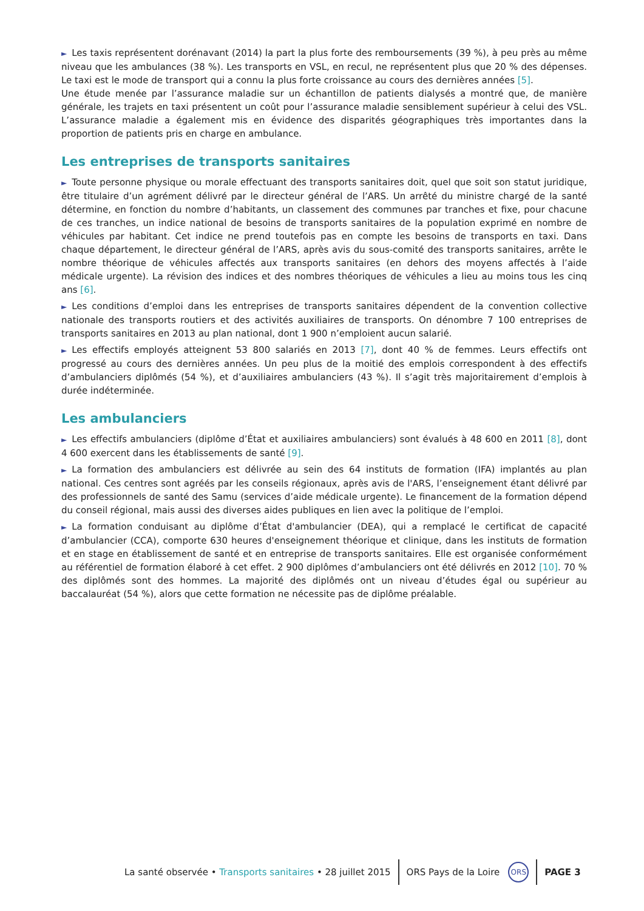► Les taxis représentent dorénavant (2014) la part la plus forte des remboursements (39 %), à peu près au même niveau que les ambulances (38 %). Les transports en VSL, en recul, ne représentent plus que 20 % des dépenses. Le taxi est le mode de transport qui a connu la plus forte croissance au cours des dernières années [5].
Une étude menée par l’assurance maladie sur un échantillon de patients dialysés a montré que, de manière générale, les trajets en taxi présentent un coût pour l’assurance maladie sensiblement supérieur à celui des VSL. L’assurance maladie a également mis en évidence des disparités géographiques très importantes dans la proportion de patients pris en charge en ambulance.
Les entreprises de transports sanitaires
► Toute personne physique ou morale effectuant des transports sanitaires doit, quel que soit son statut juridique, être titulaire d’un agrément délivré par le directeur général de l’ARS. Un arrêté du ministre chargé de la santé détermine, en fonction du nombre d’habitants, un classement des communes par tranches et fixe, pour chacune de ces tranches, un indice national de besoins de transports sanitaires de la population exprimé en nombre de véhicules par habitant. Cet indice ne prend toutefois pas en compte les besoins de transports en taxi. Dans chaque département, le directeur général de l’ARS, après avis du sous-comité des transports sanitaires, arrête le nombre théorique de véhicules affectés aux transports sanitaires (en dehors des moyens affectés à l’aide médicale urgente). La révision des indices et des nombres théoriques de véhicules a lieu au moins tous les cinq ans [6].
► Les conditions d’emploi dans les entreprises de transports sanitaires dépendent de la convention collective nationale des transports routiers et des activités auxiliaires de transports. On dénombre 7 100 entreprises de transports sanitaires en 2013 au plan national, dont 1 900 n’emploient aucun salarié.
► Les effectifs employés atteignent 53 800 salariés en 2013 [7], dont 40 % de femmes. Leurs effectifs ont progressé au cours des dernières années. Un peu plus de la moitié des emplois correspondent à des effectifs d’ambulanciers diplômés (54 %), et d’auxiliaires ambulanciers (43 %). Il s’agit très majoritairement d’emplois à durée indéterminée.
Les ambulanciers
► Les effectifs ambulanciers (diplôme d’État et auxiliaires ambulanciers) sont évalués à 48 600 en 2011 [8], dont 4 600 exercent dans les établissements de santé [9].
► La formation des ambulanciers est délivrée au sein des 64 instituts de formation (IFA) implantés au plan national. Ces centres sont agréés par les conseils régionaux, après avis de l'ARS, l’enseignement étant délivré par des professionnels de santé des Samu (services d’aide médicale urgente). Le financement de la formation dépend du conseil régional, mais aussi des diverses aides publiques en lien avec la politique de l’emploi.
► La formation conduisant au diplôme d’État d'ambulancier (DEA), qui a remplacé le certificat de capacité d’ambulancier (CCA), comporte 630 heures d'enseignement théorique et clinique, dans les instituts de formation et en stage en établissement de santé et en entreprise de transports sanitaires. Elle est organisée conformément au référentiel de formation élaboré à cet effet. 2 900 diplômes d’ambulanciers ont été délivrés en 2012 [10]. 70 % des diplômés sont des hommes. La majorité des diplômés ont un niveau d’études égal ou supérieur au baccalauréat (54 %), alors que cette formation ne nécessite pas de diplôme préalable.
La santé observée • Transports sanitaires • 28 juillet 2015 ORS Pays de la Loire ORS PAGE 3